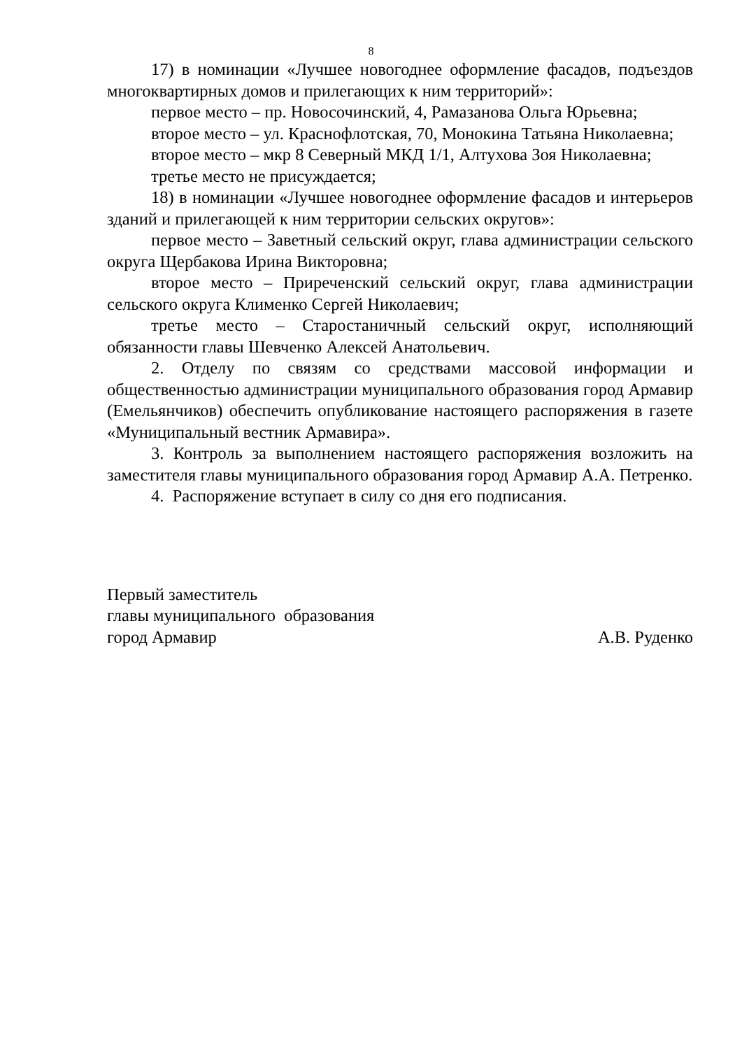8
17) в номинации «Лучшее новогоднее оформление фасадов, подъездов многоквартирных домов и прилегающих к ним территорий»:
первое место – пр. Новосочинский, 4, Рамазанова Ольга Юрьевна;
второе место – ул. Краснофлотская, 70, Монокина Татьяна Николаевна;
второе место – мкр 8 Северный МКД 1/1, Алтухова Зоя Николаевна;
третье место не присуждается;
18) в номинации «Лучшее новогоднее оформление фасадов и интерьеров зданий и прилегающей к ним территории сельских округов»:
первое место – Заветный сельский округ, глава администрации сельского округа Щербакова Ирина Викторовна;
второе место – Приреченский сельский округ, глава администрации сельского округа Клименко Сергей Николаевич;
третье место – Старостаничный сельский округ, исполняющий обязанности главы Шевченко Алексей Анатольевич.
2. Отделу по связям со средствами массовой информации и общественностью администрации муниципального образования город Армавир (Емельянчиков) обеспечить опубликование настоящего распоряжения в газете «Муниципальный вестник Армавира».
3. Контроль за выполнением настоящего распоряжения возложить на заместителя главы муниципального образования город Армавир А.А. Петренко.
4. Распоряжение вступает в силу со дня его подписания.
Первый заместитель
главы муниципального образования
город Армавир А.В. Руденко